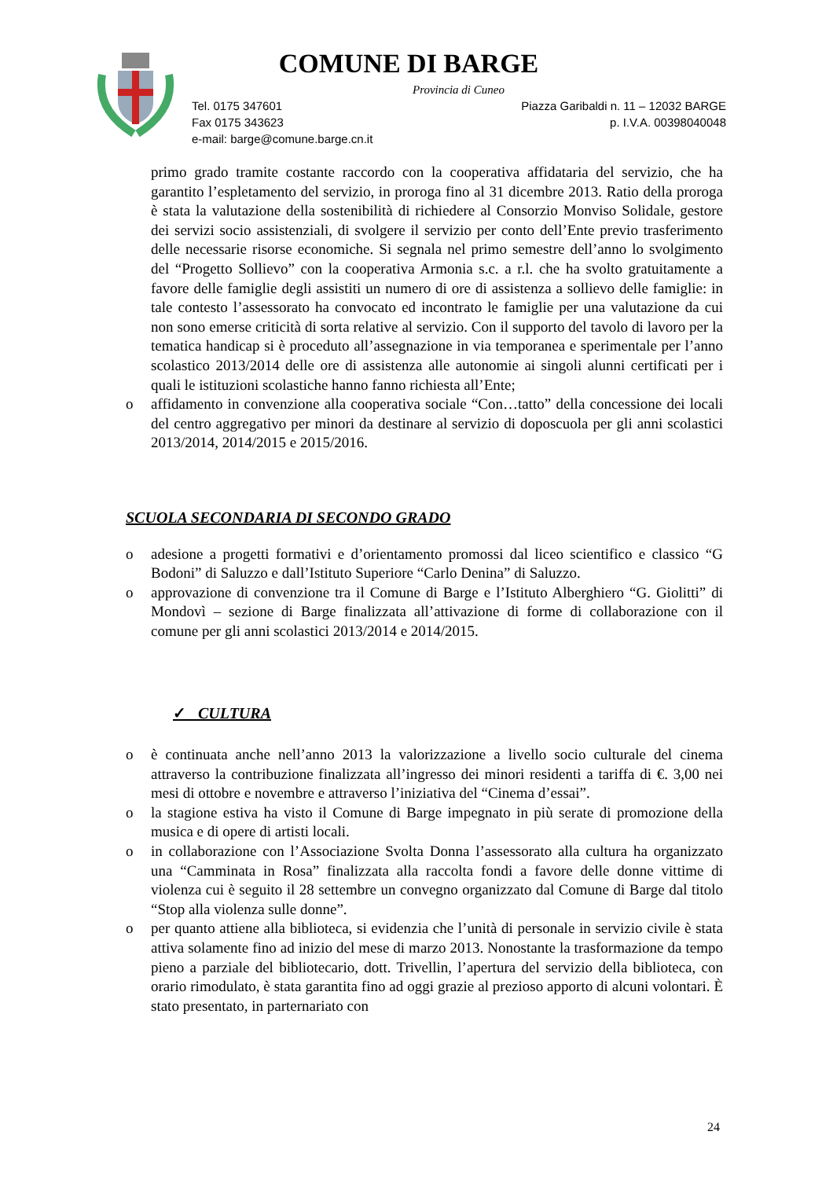COMUNE DI BARGE
Provincia di Cuneo
Tel. 0175 347601 Piazza Garibaldi n. 11 – 12032 BARGE
Fax 0175 343623 p. I.V.A. 00398040048
e-mail: barge@comune.barge.cn.it
primo grado tramite costante raccordo con la cooperativa affidataria del servizio, che ha garantito l’espletamento del servizio, in proroga fino al 31 dicembre 2013. Ratio della proroga è stata la valutazione della sostenibilità di richiedere al Consorzio Monviso Solidale, gestore dei servizi socio assistenziali, di svolgere il servizio per conto dell’Ente previo trasferimento delle necessarie risorse economiche. Si segnala nel primo semestre dell’anno lo svolgimento del “Progetto Sollievo” con la cooperativa Armonia s.c. a r.l. che ha svolto gratuitamente a favore delle famiglie degli assistiti un numero di ore di assistenza a sollievo delle famiglie: in tale contesto l’assessorato ha convocato ed incontrato le famiglie per una valutazione da cui non sono emerse criticità di sorta relative al servizio. Con il supporto del tavolo di lavoro per la tematica handicap si è proceduto all’assegnazione in via temporanea e sperimentale per l’anno scolastico 2013/2014 delle ore di assistenza alle autonomie ai singoli alunni certificati per i quali le istituzioni scolastiche hanno fanno richiesta all’Ente;
o affidamento in convenzione alla cooperativa sociale “Con…tatto” della concessione dei locali del centro aggregativo per minori da destinare al servizio di doposcuola per gli anni scolastici 2013/2014, 2014/2015 e 2015/2016.
SCUOLA SECONDARIA DI SECONDO GRADO
o adesione a progetti formativi e d’orientamento promossi dal liceo scientifico e classico “G Bodoni” di Saluzzo e dall’Istituto Superiore “Carlo Denina” di Saluzzo.
o approvazione di convenzione tra il Comune di Barge e l’Istituto Alberghiero “G. Giolitti” di Mondovì – sezione di Barge finalizzata all’attivazione di forme di collaborazione con il comune per gli anni scolastici 2013/2014 e 2014/2015.
✓ CULTURA
o è continuata anche nell’anno 2013 la valorizzazione a livello socio culturale del cinema attraverso la contribuzione finalizzata all’ingresso dei minori residenti a tariffa di €. 3,00 nei mesi di ottobre e novembre e attraverso l’iniziativa del “Cinema d’essai”.
o la stagione estiva ha visto il Comune di Barge impegnato in più serate di promozione della musica e di opere di artisti locali.
o in collaborazione con l’Associazione Svolta Donna l’assessorato alla cultura ha organizzato una “Camminata in Rosa” finalizzata alla raccolta fondi a favore delle donne vittime di violenza cui è seguito il 28 settembre un convegno organizzato dal Comune di Barge dal titolo “Stop alla violenza sulle donne”.
o per quanto attiene alla biblioteca, si evidenzia che l’unità di personale in servizio civile è stata attiva solamente fino ad inizio del mese di marzo 2013. Nonostante la trasformazione da tempo pieno a parziale del bibliotecario, dott. Trivellin, l’apertura del servizio della biblioteca, con orario rimodulato, è stata garantita fino ad oggi grazie al prezioso apporto di alcuni volontari. È stato presentato, in parternariato con
24